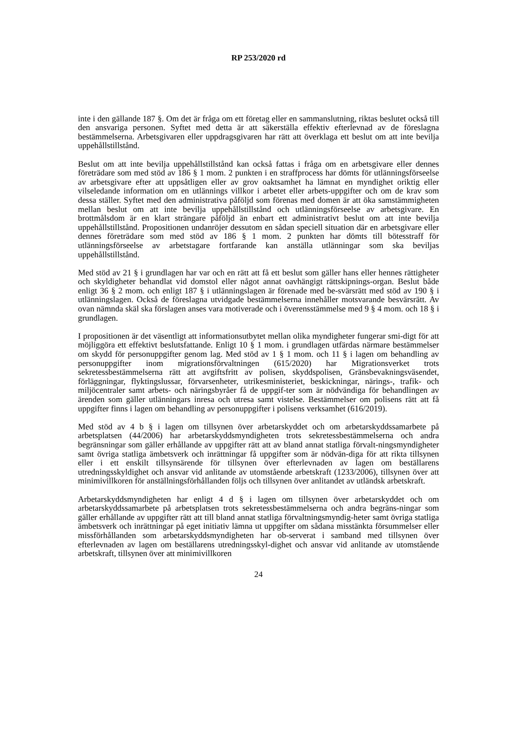RP 253/2020 rd
inte i den gällande 187 §. Om det är fråga om ett företag eller en sammanslutning, riktas beslutet också till den ansvariga personen. Syftet med detta är att säkerställa effektiv efterlevnad av de föreslagna bestämmelserna. Arbetsgivaren eller uppdragsgivaren har rätt att överklaga ett beslut om att inte bevilja uppehållstillstånd.
Beslut om att inte bevilja uppehållstillstånd kan också fattas i fråga om en arbetsgivare eller dennes företrädare som med stöd av 186 § 1 mom. 2 punkten i en straffprocess har dömts för utlänningsförseelse av arbetsgivare efter att uppsåtligen eller av grov oaktsamhet ha lämnat en myndighet oriktig eller vilseledande information om en utlännings villkor i arbetet eller arbets-uppgifter och om de krav som dessa ställer. Syftet med den administrativa påföljd som förenas med domen är att öka samstämmigheten mellan beslut om att inte bevilja uppehållstillstånd och utlänningsförseelse av arbetsgivare. En brottmålsdom är en klart strängare påföljd än enbart ett administrativt beslut om att inte bevilja uppehållstillstånd. Propositionen undanröjer dessutom en sådan speciell situation där en arbetsgivare eller dennes företrädare som med stöd av 186 § 1 mom. 2 punkten har dömts till bötesstraff för utlänningsförseelse av arbetstagare fortfarande kan anställa utlänningar som ska beviljas uppehållstillstånd.
Med stöd av 21 § i grundlagen har var och en rätt att få ett beslut som gäller hans eller hennes rättigheter och skyldigheter behandlat vid domstol eller något annat oavhängigt rättskipnings-organ. Beslut både enligt 36 § 2 mom. och enligt 187 § i utlänningslagen är förenade med be-svärsrätt med stöd av 190 § i utlänningslagen. Också de föreslagna utvidgade bestämmelserna innehåller motsvarande besvärsrätt. Av ovan nämnda skäl ska förslagen anses vara motiverade och i överensstämmelse med 9 § 4 mom. och 18 § i grundlagen.
I propositionen är det väsentligt att informationsutbytet mellan olika myndigheter fungerar smi-digt för att möjliggöra ett effektivt beslutsfattande. Enligt 10 § 1 mom. i grundlagen utfärdas närmare bestämmelser om skydd för personuppgifter genom lag. Med stöd av 1 § 1 mom. och 11 § i lagen om behandling av personuppgifter inom migrationsförvaltningen (615/2020) har Migrationsverket trots sekretessbestämmelserna rätt att avgiftsfritt av polisen, skyddspolisen, Gränsbevakningsväsendet, förläggningar, flyktingslussar, förvarsenheter, utrikesministeriet, beskickningar, närings-, trafik- och miljöcentraler samt arbets- och näringsbyråer få de uppgif-ter som är nödvändiga för behandlingen av ärenden som gäller utlänningars inresa och utresa samt vistelse. Bestämmelser om polisens rätt att få uppgifter finns i lagen om behandling av personuppgifter i polisens verksamhet (616/2019).
Med stöd av 4 b § i lagen om tillsynen över arbetarskyddet och om arbetarskyddssamarbete på arbetsplatsen (44/2006) har arbetarskyddsmyndigheten trots sekretessbestämmelserna och andra begränsningar som gäller erhållande av uppgifter rätt att av bland annat statliga förvalt-ningsmyndigheter samt övriga statliga ämbetsverk och inrättningar få uppgifter som är nödvän-diga för att rikta tillsynen eller i ett enskilt tillsynsärende för tillsynen över efterlevnaden av lagen om beställarens utredningsskyldighet och ansvar vid anlitande av utomstående arbetskraft (1233/2006), tillsynen över att minimivillkoren för anställningsförhållanden följs och tillsynen över anlitandet av utländsk arbetskraft.
Arbetarskyddsmyndigheten har enligt 4 d § i lagen om tillsynen över arbetarskyddet och om arbetarskyddssamarbete på arbetsplatsen trots sekretessbestämmelserna och andra begräns-ningar som gäller erhållande av uppgifter rätt att till bland annat statliga förvaltningsmyndig-heter samt övriga statliga ämbetsverk och inrättningar på eget initiativ lämna ut uppgifter om sådana misstänkta försummelser eller missförhållanden som arbetarskyddsmyndigheten har ob-serverat i samband med tillsynen över efterlevnaden av lagen om beställarens utredningsskyl-dighet och ansvar vid anlitande av utomstående arbetskraft, tillsynen över att minimivillkoren
24